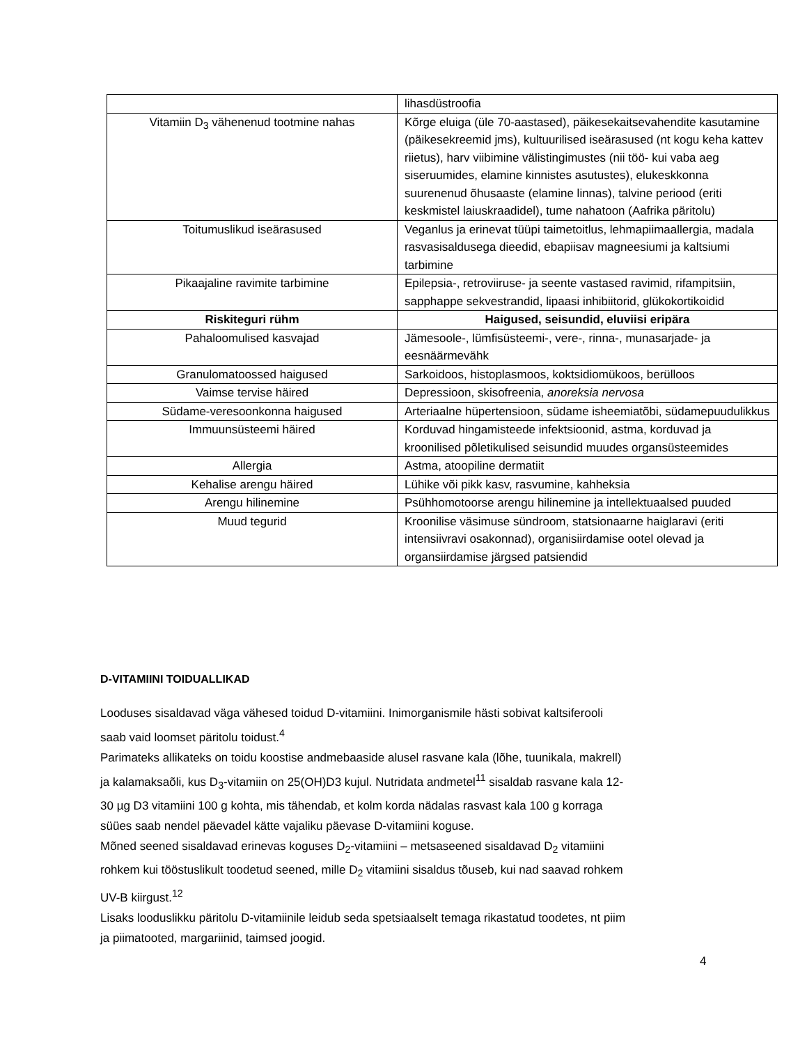| | lihasdüstroofia |
| Vitamiin D<sub>3</sub> vähenenud tootmine nahas | Kõrge eluiga (üle 70-aastased), päikesekaitsevahendite kasutamine (päikesekreemid jms), kultuurilised iseärasused (nt kogu keha kattev riietus), harv viibimine välistingimustes (nii töö- kui vaba aeg siseruumides, elamine kinnistes asutustes), elukeskkonna suurenenud õhusaaste (elamine linnas), talvine periood (eriti keskmistel laiuskraadidel), tume nahatoon (Aafrika päritolu) |
| Toitumuslikud iseärasused | Veganlus ja erinevat tüüpi taimetoitlus, lehmapiimaallergia, madala rasvasisaldusega dieedid, ebapiisav magneesiumi ja kaltsiumi tarbimine |
| Pikaajaline ravimite tarbimine | Epilepsia-, retroviiruse- ja seente vastased ravimid, rifampitsiin, sapphappe sekvestrandid, lipaasi inhibiitorid, glükokortikoidid |
| Riskiteguri rühm | Haigused, seisundid, eluviisi eripära |
| Pahaloomulised kasvajad | Jämesoole-, lümfisüsteemi-, vere-, rinna-, munasarjade- ja eesnäärmevähk |
| Granulomatoossed haigused | Sarkoidoos, histoplasmoos, koktsidiomükoos, berülloos |
| Vaimse tervise häired | Depressioon, skisofreenia, anoreksia nervosa |
| Südame-veresoonkonna haigused | Arteriaalne hüpertensioon, südame isheemiatõbi, südamepuudulikkus |
| Immuunsüsteemi häired | Korduvad hingamisteede infektsioonid, astma, korduvad ja kroonilised põletikulised seisundid muudes organsüsteemides |
| Allergia | Astma, atoopiline dermatiit |
| Kehalise arengu häired | Lühike või pikk kasv, rasvumine, kahheksia |
| Arengu hilinemine | Psühhomotoorse arengu hilinemine ja intellektuaalsed puuded |
| Muud tegurid | Kroonilise väsimuse sündroom, statsionaarne haiglaravi (eriti intensiivravi osakonnad), organisiirdamise ootel olevad ja organsiirdamise järgsed patsiendid |
D-VITAMIINI TOIDUALLIKAD
Looduses sisaldavad väga vähesed toidud D-vitamiini. Inimorganismile hästi sobivat kaltsiferooli saab vaid loomset päritolu toidust.<sup>4</sup>
Parimateks allikateks on toidu koostise andmebaaside alusel rasvane kala (lõhe, tuunikala, makrell) ja kalamaksaõli, kus D<sub>3</sub>-vitamiin on 25(OH)D3 kujul. Nutridata andmetel<sup>11</sup> sisaldab rasvane kala 12-30 µg D3 vitamiini 100 g kohta, mis tähendab, et kolm korda nädalas rasvast kala 100 g korraga süües saab nendel päevadel kätte vajaliku päevase D-vitamiini koguse.
Mõned seened sisaldavad erinevas koguses D<sub>2</sub>-vitamiini – metsaseened sisaldavad D<sub>2</sub> vitamiini rohkem kui tööstuslikult toodetud seened, mille D<sub>2</sub> vitamiini sisaldus tõuseb, kui nad saavad rohkem UV-B kiirgust.<sup>12</sup>
Lisaks looduslikku päritolu D-vitamiinile leidub seda spetsiaalselt temaga rikastatud toodetes, nt piim ja piimatooted, margariinid, taimsed joogid.
4